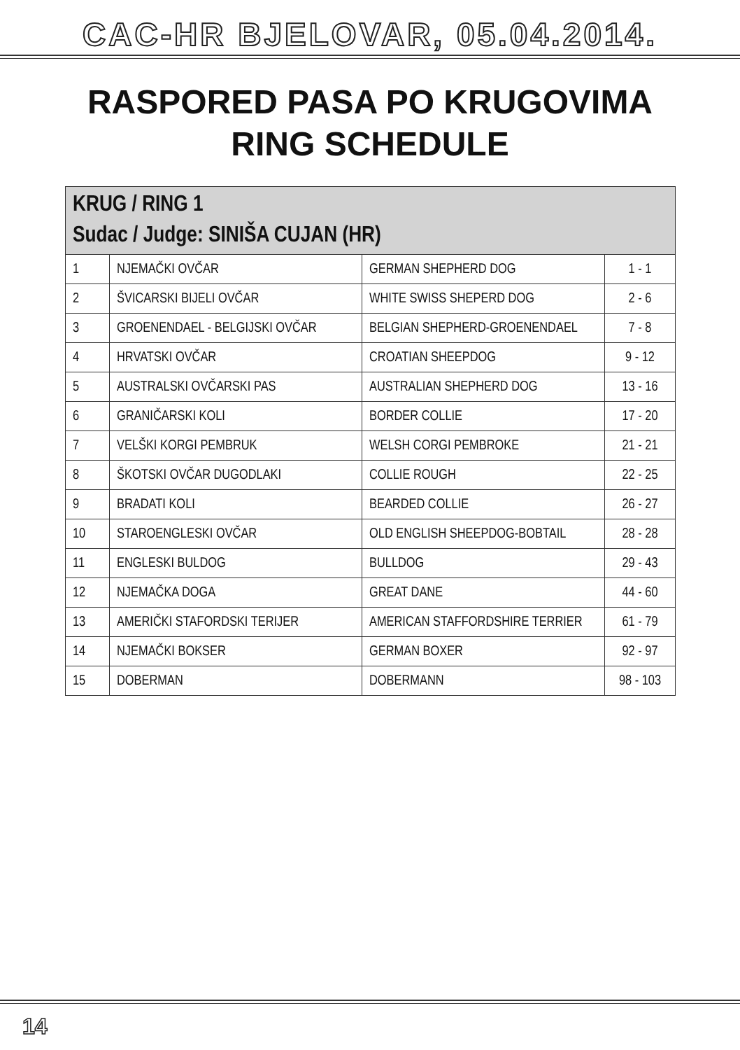CAC-HR BJELOVAR, 05.04.2014.
RASPORED PASA PO KRUGOVIMA
RING SCHEDULE
| KRUG / RING 1 Sudac / Judge: SINIŠA CUJAN (HR) | | | |
| --- | --- | --- | --- |
| 1 | NJEMAČKI OVČAR | GERMAN SHEPHERD DOG | 1 - 1 |
| 2 | ŠVICARSKI BIJELI OVČAR | WHITE SWISS SHEPERD DOG | 2 - 6 |
| 3 | GROENENDAEL - BELGIJSKI OVČAR | BELGIAN SHEPHERD-GROENENDAEL | 7 - 8 |
| 4 | HRVATSKI OVČAR | CROATIAN SHEEPDOG | 9 - 12 |
| 5 | AUSTRALSKI OVČARSKI PAS | AUSTRALIAN SHEPHERD DOG | 13 - 16 |
| 6 | GRANIČARSKI KOLI | BORDER COLLIE | 17 - 20 |
| 7 | VELŠKI KORGI PEMBRUK | WELSH CORGI PEMBROKE | 21 - 21 |
| 8 | ŠKOTSKI OVČAR DUGODLAKI | COLLIE ROUGH | 22 - 25 |
| 9 | BRADATI KOLI | BEARDED COLLIE | 26 - 27 |
| 10 | STAROENGLESKI OVČAR | OLD ENGLISH SHEEPDOG-BOBTAIL | 28 - 28 |
| 11 | ENGLESKI BULDOG | BULLDOG | 29 - 43 |
| 12 | NJEMAČKA DOGA | GREAT DANE | 44 - 60 |
| 13 | AMERIČKI STAFORDSKI TERIJER | AMERICAN STAFFORDSHIRE TERRIER | 61 - 79 |
| 14 | NJEMAČKI BOKSER | GERMAN BOXER | 92 - 97 |
| 15 | DOBERMAN | DOBERMANN | 98 - 103 |
14